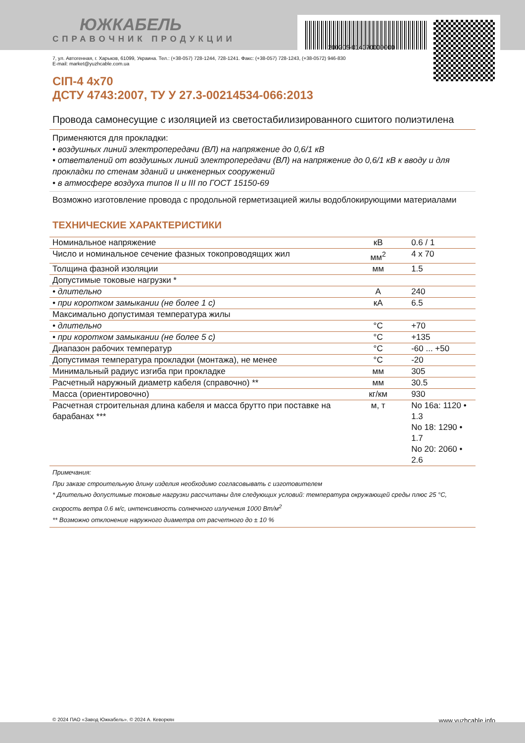ЮЖКАБЕЛЬ
СПРАВОЧНИК ПРОДУКЦИИ
200205-014070000000
7, ул. Автогенная, г. Харьков, 61099, Украина. Тел.: (+38-057) 728-1244, 728-1241. Факс: (+38-057) 728-1243, (+38-0572) 946-830
E-mail: market@yuzhcable.com.ua
СІП-4 4х70
ДСТУ 4743:2007, ТУ У 27.3-00214534-066:2013
Провода самонесущие с изоляцией из светостабилизированного сшитого полиэтилена
Применяются для прокладки:
• воздушных линий электропередачи (ВЛ) на напряжение до 0,6/1 кВ
• ответвлений от воздушных линий электропередачи (ВЛ) на напряжение до 0,6/1 кВ к вводу и для прокладки по стенам зданий и инженерных сооружений
• в атмосфере воздуха типов II и III по ГОСТ 15150-69
Возможно изготовление провода с продольной герметизацией жилы водоблокирующими материалами
ТЕХНИЧЕСКИЕ ХАРАКТЕРИСТИКИ
| Номинальное напряжение | кВ | 0.6 / 1 |
| Число и номинальное сечение фазных токопроводящих жил | мм<sup>2</sup> | 4 х 70 |
| Толщина фазной изоляции | мм | 1.5 |
| Допустимые токовые нагрузки * | | |
| • длительно | А | 240 |
| • при коротком замыкании (не более 1 с) | кА | 6.5 |
| Максимально допустимая температура жилы | | |
| • длительно | °С | +70 |
| • при коротком замыкании (не более 5 с) | °С | +135 |
| Диапазон рабочих температур | °С | -60 ... +50 |
| Допустимая температура прокладки (монтажа), не менее | °С | -20 |
| Минимальный радиус изгиба при прокладке | мм | 305 |
| Расчетный наружный диаметр кабеля (справочно) ** | мм | 30.5 |
| Масса (ориентировочно) | кг/км | 930 |
| Расчетная строительная длина кабеля и масса брутто при поставке на барабанах *** | м, т | No 16а: 1120 • 1.3 No 18: 1290 • 1.7 No 20: 2060 • 2.6 |
Примечания:
При заказе строительную длину изделия необходимо согласовывать с изготовителем
* Длительно допустимые токовые нагрузки рассчитаны для следующих условий: температура окружающей среды плюс 25 °С, скорость ветра 0.6 м/с, интенсивность солнечного излучения 1000 Вт/м<sup>2</sup>
** Возможно отклонение наружного диаметра от расчетного до ± 10 %
© 2024 ПАО «Завод Южкабель». © 2024 А. Кеворкян www.yuzhcable.info